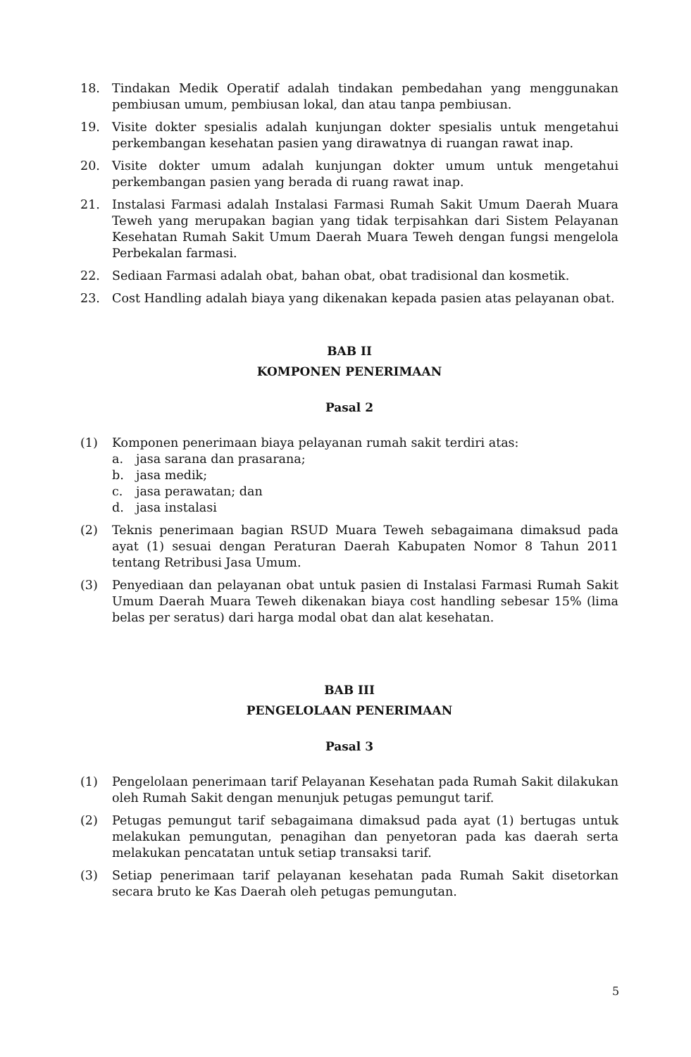18. Tindakan Medik Operatif adalah tindakan pembedahan yang menggunakan pembiusan umum, pembiusan lokal, dan atau tanpa pembiusan.
19. Visite dokter spesialis adalah kunjungan dokter spesialis untuk mengetahui perkembangan kesehatan pasien yang dirawatnya di ruangan rawat inap.
20. Visite dokter umum adalah kunjungan dokter umum untuk mengetahui perkembangan pasien yang berada di ruang rawat inap.
21. Instalasi Farmasi adalah Instalasi Farmasi Rumah Sakit Umum Daerah Muara Teweh yang merupakan bagian yang tidak terpisahkan dari Sistem Pelayanan Kesehatan Rumah Sakit Umum Daerah Muara Teweh dengan fungsi mengelola Perbekalan farmasi.
22. Sediaan Farmasi adalah obat, bahan obat, obat tradisional dan kosmetik.
23. Cost Handling adalah biaya yang dikenakan kepada pasien atas pelayanan obat.
BAB II
KOMPONEN PENERIMAAN
Pasal 2
(1) Komponen penerimaan biaya pelayanan rumah sakit terdiri atas:
a. jasa sarana dan prasarana;
b. jasa medik;
c. jasa perawatan; dan
d. jasa instalasi
(2) Teknis penerimaan bagian RSUD Muara Teweh sebagaimana dimaksud pada ayat (1) sesuai dengan Peraturan Daerah Kabupaten Nomor 8 Tahun 2011 tentang Retribusi Jasa Umum.
(3) Penyediaan dan pelayanan obat untuk pasien di Instalasi Farmasi Rumah Sakit Umum Daerah Muara Teweh dikenakan biaya cost handling sebesar 15% (lima belas per seratus) dari harga modal obat dan alat kesehatan.
BAB III
PENGELOLAAN PENERIMAAN
Pasal 3
(1) Pengelolaan penerimaan tarif Pelayanan Kesehatan pada Rumah Sakit dilakukan oleh Rumah Sakit dengan menunjuk petugas pemungut tarif.
(2) Petugas pemungut tarif sebagaimana dimaksud pada ayat (1) bertugas untuk melakukan pemungutan, penagihan dan penyetoran pada kas daerah serta melakukan pencatatan untuk setiap transaksi tarif.
(3) Setiap penerimaan tarif pelayanan kesehatan pada Rumah Sakit disetorkan secara bruto ke Kas Daerah oleh petugas pemungutan.
5